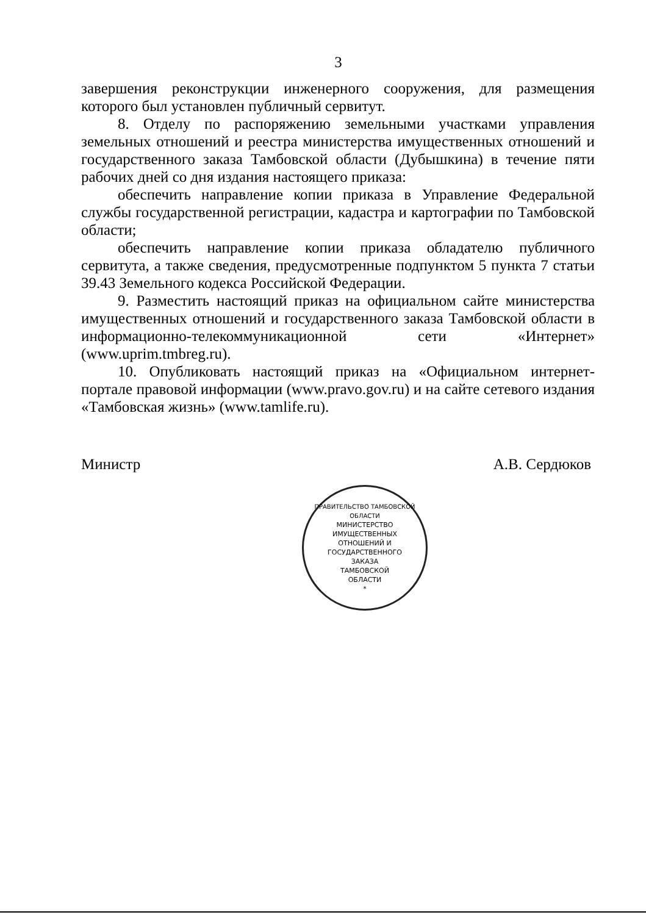3
завершения реконструкции инженерного сооружения, для размещения которого был установлен публичный сервитут.
8. Отделу по распоряжению земельными участками управления земельных отношений и реестра министерства имущественных отношений и государственного заказа Тамбовской области (Дубышкина) в течение пяти рабочих дней со дня издания настоящего приказа:
обеспечить направление копии приказа в Управление Федеральной службы государственной регистрации, кадастра и картографии по Тамбовской области;
обеспечить направление копии приказа обладателю публичного сервитута, а также сведения, предусмотренные подпунктом 5 пункта 7 статьи 39.43 Земельного кодекса Российской Федерации.
9. Разместить настоящий приказ на официальном сайте министерства имущественных отношений и государственного заказа Тамбовской области в информационно-телекоммуникационной сети «Интернет» (www.uprim.tmbreg.ru).
10. Опубликовать настоящий приказ на «Официальном интернет-портале правовой информации (www.pravo.gov.ru) и на сайте сетевого издания «Тамбовская жизнь» (www.tamlife.ru).
Министр А.В. Сердюков
ПРАВИТЕЛЬСТВО ТАМБОВСКОЙ ОБЛАСТИ
МИНИСТЕРСТВО
ИМУЩЕСТВЕННЫХ
ОТНОШЕНИЙ И
ГОСУДАРСТВЕННОГО
ЗАКАЗА
ТАМБОВСКОЙ
ОБЛАСТИ
*